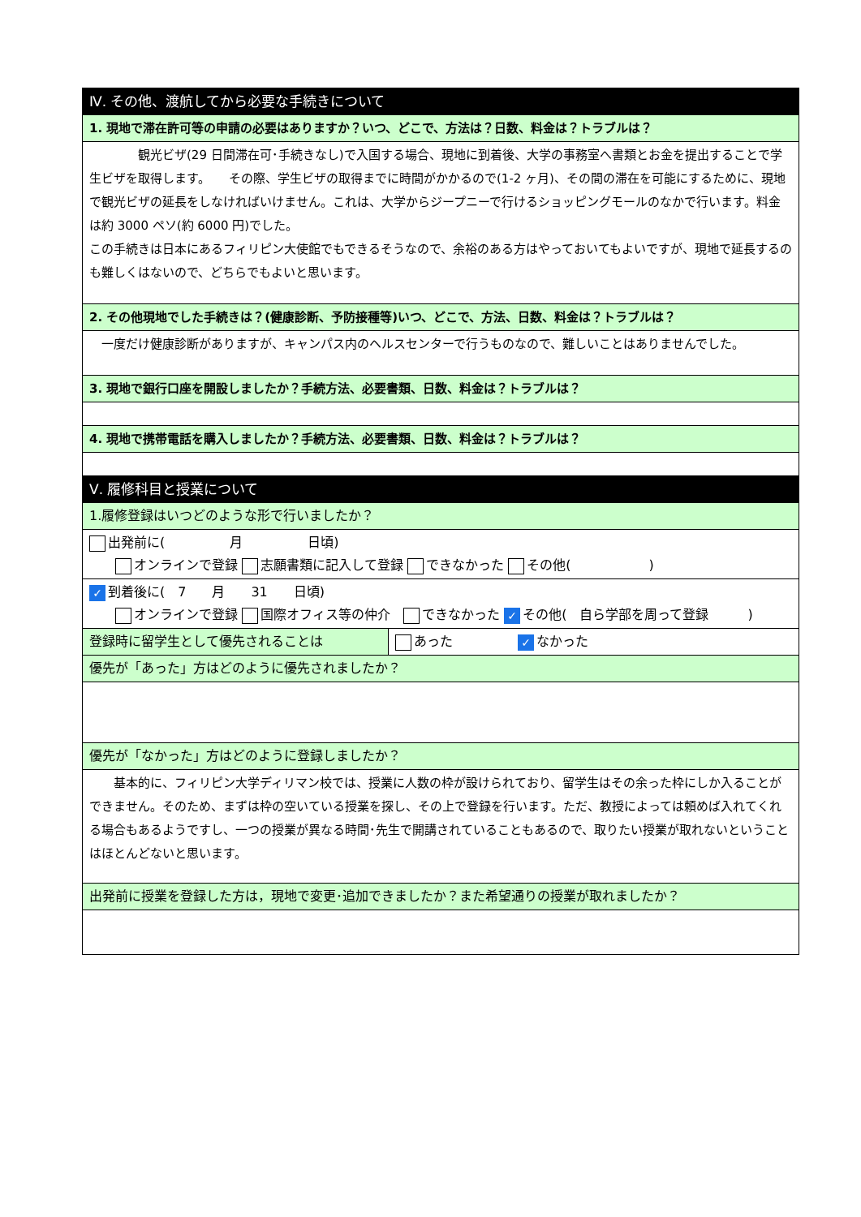| Ⅳ. その他、渡航してから必要な手続きについて | |
| 1. 現地で滞在許可等の申請の必要はありますか？いつ、どこで、方法は？日数、料金は？トラブルは？ | |
| 観光ビザ(29 日間滞在可･手続きなし)で入国する場合、現地に到着後、大学の事務室へ書類とお金を提出することで学生ビザを取得します。 その際、学生ビザの取得までに時間がかかるので(1-2 ヶ月)、その間の滞在を可能にするために、現地で観光ビザの延長をしなければいけません。これは、大学からジープニーで行けるショッピングモールのなかで行います。料金は約 3000 ペソ(約 6000 円)でした。 この手続きは日本にあるフィリピン大使館でもできるそうなので、余裕のある方はやっておいてもよいですが、現地で延長するのも難しくはないので、どちらでもよいと思います。 | |
| 2. その他現地でした手続きは？(健康診断、予防接種等)いつ、どこで、方法、日数、料金は？トラブルは？ | |
| 一度だけ健康診断がありますが、キャンパス内のヘルスセンターで行うものなので、難しいことはありませんでした。 | |
| 3. 現地で銀行口座を開設しましたか？手続方法、必要書類、日数、料金は？トラブルは？ | |
| 4. 現地で携帯電話を購入しましたか？手続方法、必要書類、日数、料金は？トラブルは？ | |
| Ⅴ. 履修科目と授業について | |
| 1.履修登録はいつどのような形で行いましたか？ | |
| 出発前に( 月 日頃) オンラインで登録 志願書類に記入して登録 できなかった その他( ) | |
| ✓ 到着後に( 7 月 31 日頃) オンラインで登録 国際オフィス等の仲介 できなかった ✓ その他( 自ら学部を周って登録 ) | |
| 登録時に留学生として優先されることは | あった ✓ なかった |
| 優先が「あった」方はどのように優先されましたか？ | |
| 優先が「なかった」方はどのように登録しましたか？ | |
| 基本的に、フィリピン大学ディリマン校では、授業に人数の枠が設けられており、留学生はその余った枠にしか入ることができません。そのため、まずは枠の空いている授業を探し、その上で登録を行います。ただ、教授によっては頼めば入れてくれる場合もあるようですし、一つの授業が異なる時間･先生で開講されていることもあるので、取りたい授業が取れないということはほとんどないと思います。 | |
| 出発前に授業を登録した方は，現地で変更･追加できましたか？また希望通りの授業が取れましたか？ | |